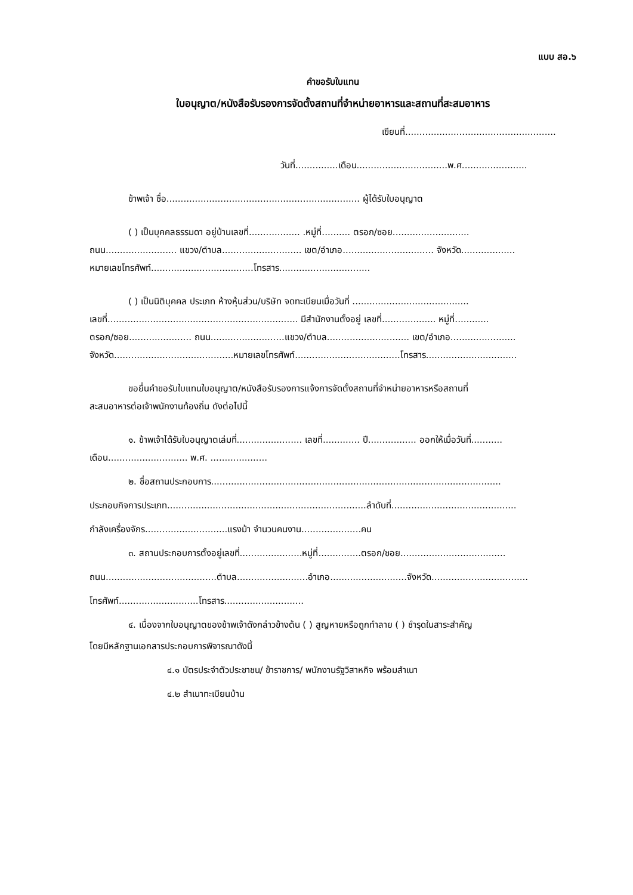แบบ สอ.๖
คำขอรับใบแทน
ใบอนุญาต/หนังสือรับรองการจัดตั้งสถานที่จำหน่ายอาหารและสถานที่สะสมอาหาร
เขียนที่.....................................................
วันที่...............เดือน................................พ.ศ.......................
ข้าพเจ้า ชื่อ.................................................................... ผู้ได้รับใบอนุญาต
( ) เป็นบุคคลธรรมดา อยู่บ้านเลขที่.................. .หมู่ที่.......... ตรอก/ซอย...........................
ถนน......................... แขวง/ตำบล............................ เขต/อำเภอ................................ จังหวัด...................
หมายเลขโทรศัพท์....................................โทรสาร................................
( ) เป็นนิติบุคคล ประเภท ห้างหุ้นส่วน/บริษัท จดทะเบียนเมื่อวันที่ .........................................
เลขที่................................................................... มีสำนักงานตั้งอยู่ เลขที่................... หมู่ที่............
ตรอก/ซอย...................... ถนน..........................แขวง/ตำบล............................. เขต/อำเภอ.......................
จังหวัด..........................................หมายเลขโทรศัพท์.....................................โทรสาร................................
ขอยื่นคำขอรับใบแทนใบอนุญาต/หนังสือรับรองการแจ้งการจัดตั้งสถานที่จำหน่ายอาหารหรือสถานที่
สะสมอาหารต่อเจ้าพนักงานท้องถิ่น ดังต่อไปนี้
๑. ข้าพเจ้าได้รับใบอนุญาตเล่มที่....................... เลขที่............. ปี................. ออกให้เมื่อวันที่...........
เดือน............................ พ.ศ. ....................
๒. ชื่อสถานประกอบการ......................................................................................................
ประกอบกิจการประเภท......................................................................ลำดับที่............................................
กำลังเครื่องจักร.............................แรงม้า จำนวนคนงาน.....................คน
๓. สถานประกอบการตั้งอยู่เลขที่......................หมู่ที่...............ตรอก/ซอย.....................................
ถนน.......................................ตำบล.........................อำเภอ...........................จังหวัด..................................
โทรศัพท์............................โทรสาร............................
๔. เนื่องจากใบอนุญาตของข้าพเจ้าดังกล่าวข้างต้น ( ) สูญหายหรือถูกทำลาย ( ) ชำรุดในสาระสำคัญ
โดยมีหลักฐานเอกสารประกอบการพิจารณาดังนี้
๔.๑ บัตรประจำตัวประชาชน/ ข้าราชการ/ พนักงานรัฐวิสาหกิจ พร้อมสำเนา
๔.๒ สำเนาทะเบียนบ้าน